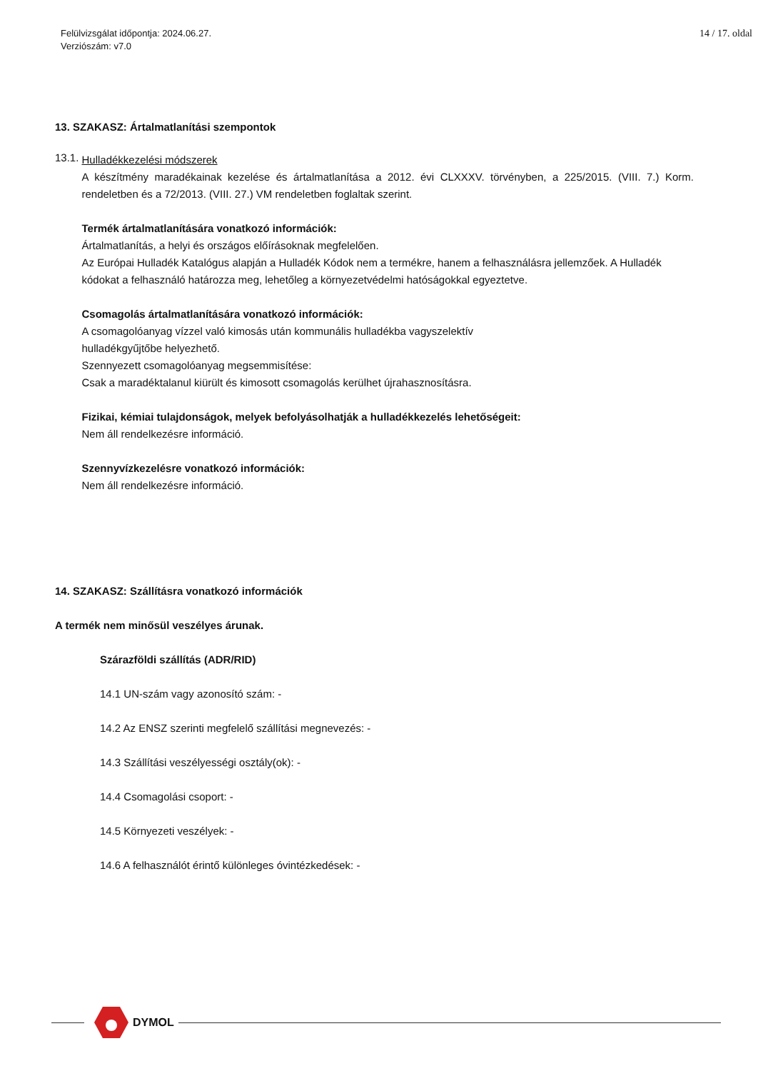Felülvizsgálat időpontja: 2024.06.27.
Verziószám: v7.0
14 / 17. oldal
13. SZAKASZ: Ártalmatlanítási szempontok
13.1.
Hulladékkezelési módszerek
A készítmény maradékainak kezelése és ártalmatlanítása a 2012. évi CLXXXV. törvényben, a 225/2015. (VIII. 7.) Korm. rendeletben és a 72/2013. (VIII. 27.) VM rendeletben foglaltak szerint.
Termék ártalmatlanítására vonatkozó információk:
Ártalmatlanítás, a helyi és országos előírásoknak megfelelően.
Az Európai Hulladék Katalógus alapján a Hulladék Kódok nem a termékre, hanem a felhasználásra jellemzőek. A Hulladék kódokat a felhasználó határozza meg, lehetőleg a környezetvédelmi hatóságokkal egyeztetve.
Csomagolás ártalmatlanítására vonatkozó információk:
A csomagolóanyag vízzel való kimosás után kommunális hulladékba vagyszelektív
hulladékgyűjtőbe helyezhető.
Szennyezett csomagolóanyag megsemmisítése:
Csak a maradéktalanul kiürült és kimosott csomagolás kerülhet újrahasznosításra.
Fizikai, kémiai tulajdonságok, melyek befolyásolhatják a hulladékkezelés lehetőségeit:
Nem áll rendelkezésre információ.
Szennyvízkezelésre vonatkozó információk:
Nem áll rendelkezésre információ.
14. SZAKASZ: Szállításra vonatkozó információk
A termék nem minősül veszélyes árunak.
Szárazföldi szállítás (ADR/RID)
14.1 UN-szám vagy azonosító szám: -
14.2 Az ENSZ szerinti megfelelő szállítási megnevezés: -
14.3 Szállítási veszélyességi osztály(ok): -
14.4 Csomagolási csoport: -
14.5 Környezeti veszélyek: -
14.6 A felhasználót érintő különleges óvintézkedések: -
DYMOL